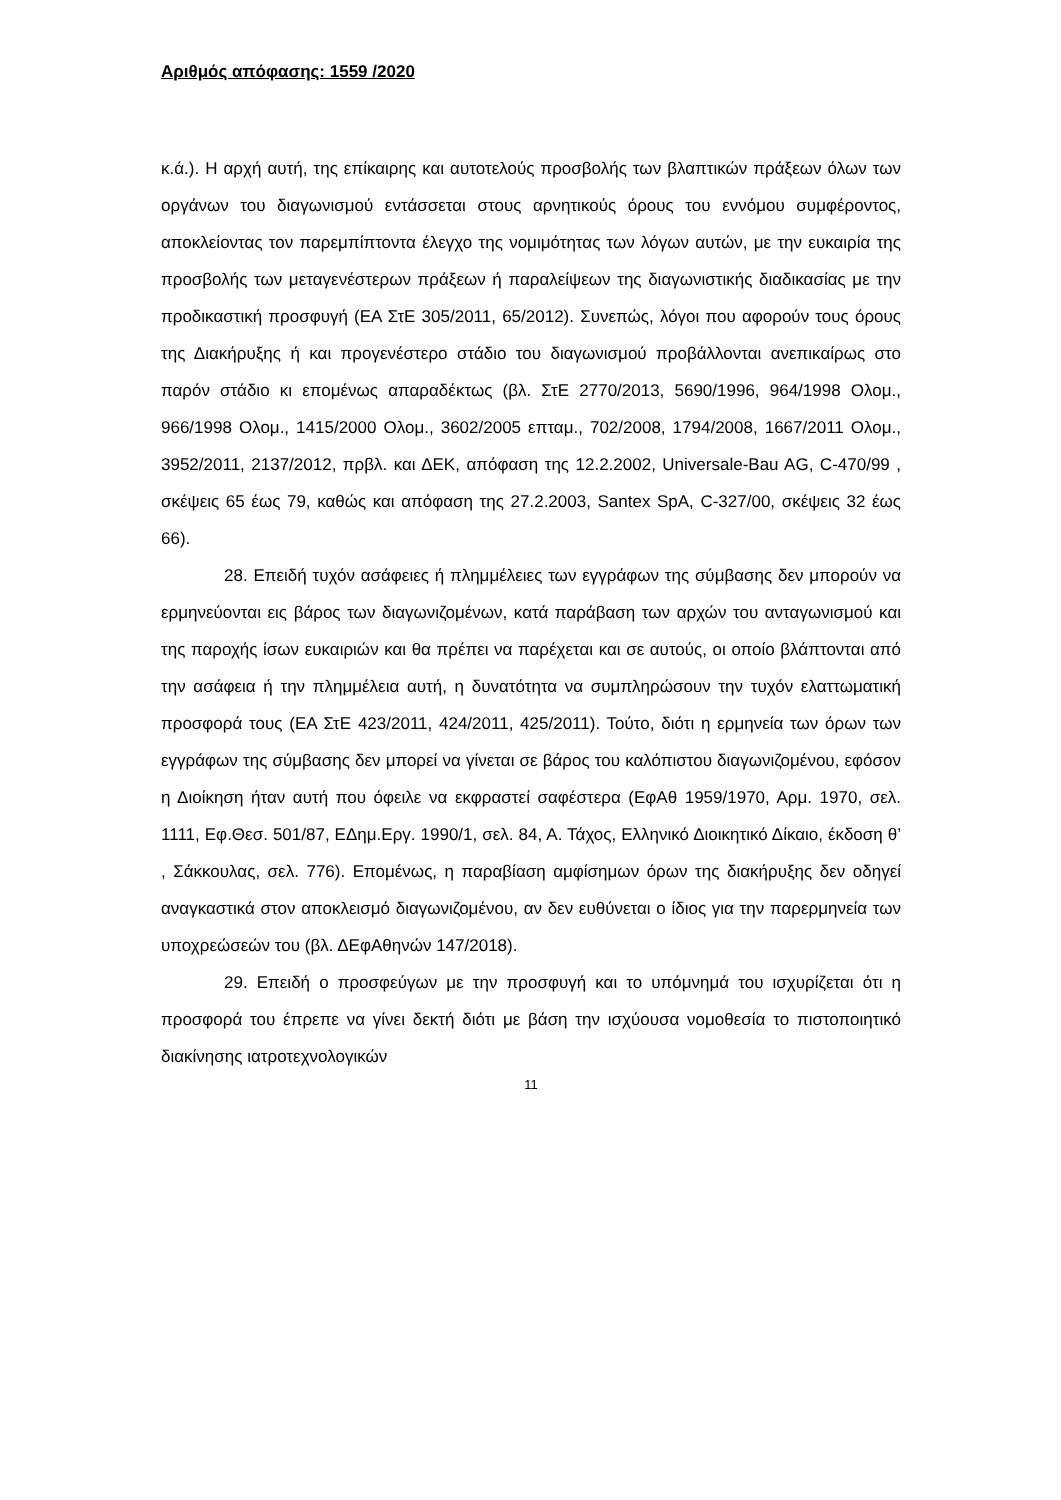Αριθμός απόφασης: 1559 /2020
κ.ά.). Η αρχή αυτή, της επίκαιρης και αυτοτελούς προσβολής των βλαπτικών πράξεων όλων των οργάνων του διαγωνισμού εντάσσεται στους αρνητικούς όρους του εννόμου συμφέροντος, αποκλείοντας τον παρεμπίπτοντα έλεγχο της νομιμότητας των λόγων αυτών, με την ευκαιρία της προσβολής των μεταγενέστερων πράξεων ή παραλείψεων της διαγωνιστικής διαδικασίας με την προδικαστική προσφυγή (ΕΑ ΣτΕ 305/2011, 65/2012). Συνεπώς, λόγοι που αφορούν τους όρους της Διακήρυξης ή και προγενέστερο στάδιο του διαγωνισμού προβάλλονται ανεπικαίρως στο παρόν στάδιο κι επομένως απαραδέκτως (βλ. ΣτΕ 2770/2013, 5690/1996, 964/1998 Ολομ., 966/1998 Ολομ., 1415/2000 Ολομ., 3602/2005 επταμ., 702/2008, 1794/2008, 1667/2011 Ολομ., 3952/2011, 2137/2012, πρβλ. και ΔΕΚ, απόφαση της 12.2.2002, Universale-Bau AG, C-470/99 , σκέψεις 65 έως 79, καθώς και απόφαση της 27.2.2003, Santex SpA, C-327/00, σκέψεις 32 έως 66).
28. Επειδή τυχόν ασάφειες ή πλημμέλειες των εγγράφων της σύμβασης δεν μπορούν να ερμηνεύονται εις βάρος των διαγωνιζομένων, κατά παράβαση των αρχών του ανταγωνισμού και της παροχής ίσων ευκαιριών και θα πρέπει να παρέχεται και σε αυτούς, οι οποίο βλάπτονται από την ασάφεια ή την πλημμέλεια αυτή, η δυνατότητα να συμπληρώσουν την τυχόν ελαττωματική προσφορά τους (ΕΑ ΣτΕ 423/2011, 424/2011, 425/2011). Τούτο, διότι η ερμηνεία των όρων των εγγράφων της σύμβασης δεν μπορεί να γίνεται σε βάρος του καλόπιστου διαγωνιζομένου, εφόσον η Διοίκηση ήταν αυτή που όφειλε να εκφραστεί σαφέστερα (ΕφΑθ 1959/1970, Αρμ. 1970, σελ. 1111, Εφ.Θεσ. 501/87, ΕΔημ.Εργ. 1990/1, σελ. 84, Α. Τάχος, Ελληνικό Διοικητικό Δίκαιο, έκδοση θ’ , Σάκκουλας, σελ. 776). Επομένως, η παραβίαση αμφίσημων όρων της διακήρυξης δεν οδηγεί αναγκαστικά στον αποκλεισμό διαγωνιζομένου, αν δεν ευθύνεται ο ίδιος για την παρερμηνεία των υποχρεώσεών του (βλ. ΔΕφΑθηνών 147/2018).
29. Επειδή ο προσφεύγων με την προσφυγή και το υπόμνημά του ισχυρίζεται ότι η προσφορά του έπρεπε να γίνει δεκτή διότι με βάση την ισχύουσα νομοθεσία το πιστοποιητικό διακίνησης ιατροτεχνολογικών
11